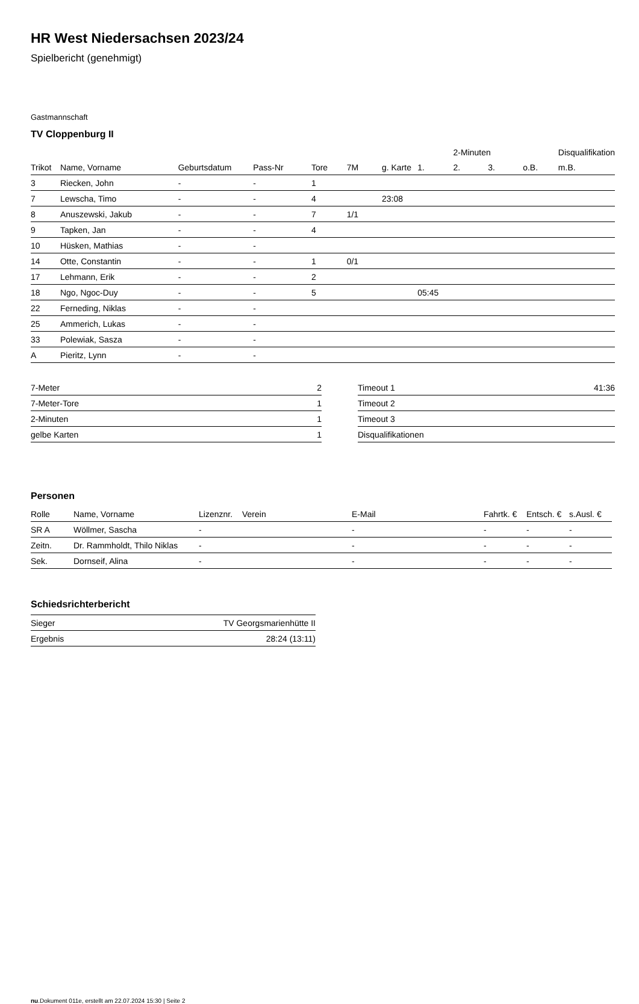HR West Niedersachsen 2023/24
Spielbericht (genehmigt)
Gastmannschaft
TV Cloppenburg II
| | | | | | | | | 2-Minuten | | | Disqualifikation |
| Trikot | Name, Vorname | Geburtsdatum | Pass-Nr | Tore | 7M | g. Karte | 1. | 2. | 3. | o.B. | m.B. |
| 3 | Riecken, John | - | - | 1 | | | | | | | |
| 7 | Lewscha, Timo | - | - | 4 | | 23:08 | | | | | |
| 8 | Anuszewski, Jakub | - | - | 7 | 1/1 | | | | | | |
| 9 | Tapken, Jan | - | - | 4 | | | | | | | |
| 10 | Hüsken, Mathias | - | - | | | | | | | | |
| 14 | Otte, Constantin | - | - | 1 | 0/1 | | | | | | |
| 17 | Lehmann, Erik | - | - | 2 | | | | | | | |
| 18 | Ngo, Ngoc-Duy | - | - | 5 | | | 05:45 | | | | |
| 22 | Ferneding, Niklas | - | - | | | | | | | | |
| 25 | Ammerich, Lukas | - | - | | | | | | | | |
| 33 | Polewiak, Sasza | - | - | | | | | | | | |
| A | Pieritz, Lynn | - | - | | | | | | | | |
| 7-Meter | 2 |
| 7-Meter-Tore | 1 |
| 2-Minuten | 1 |
| gelbe Karten | 1 |
| Timeout 1 | 41:36 |
| Timeout 2 | |
| Timeout 3 | |
| Disqualifikationen | |
Personen
| Rolle | Name, Vorname | Lizenznr. | Verein | E-Mail | Fahrtk. € | Entsch. € | s.Ausl. € |
| --- | --- | --- | --- | --- | --- | --- | --- |
| SR A | Wöllmer, Sascha | - | | - | - | - | - |
| Zeitn. | Dr. Rammholdt, Thilo Niklas | - | | - | - | - | - |
| Sek. | Dornseif, Alina | - | | - | - | - | - |
Schiedsrichterbericht
| Sieger | TV Georgsmarienhütte II |
| Ergebnis | 28:24 (13:11) |
nu.Dokument 011e, erstellt am 22.07.2024 15:30 | Seite 2